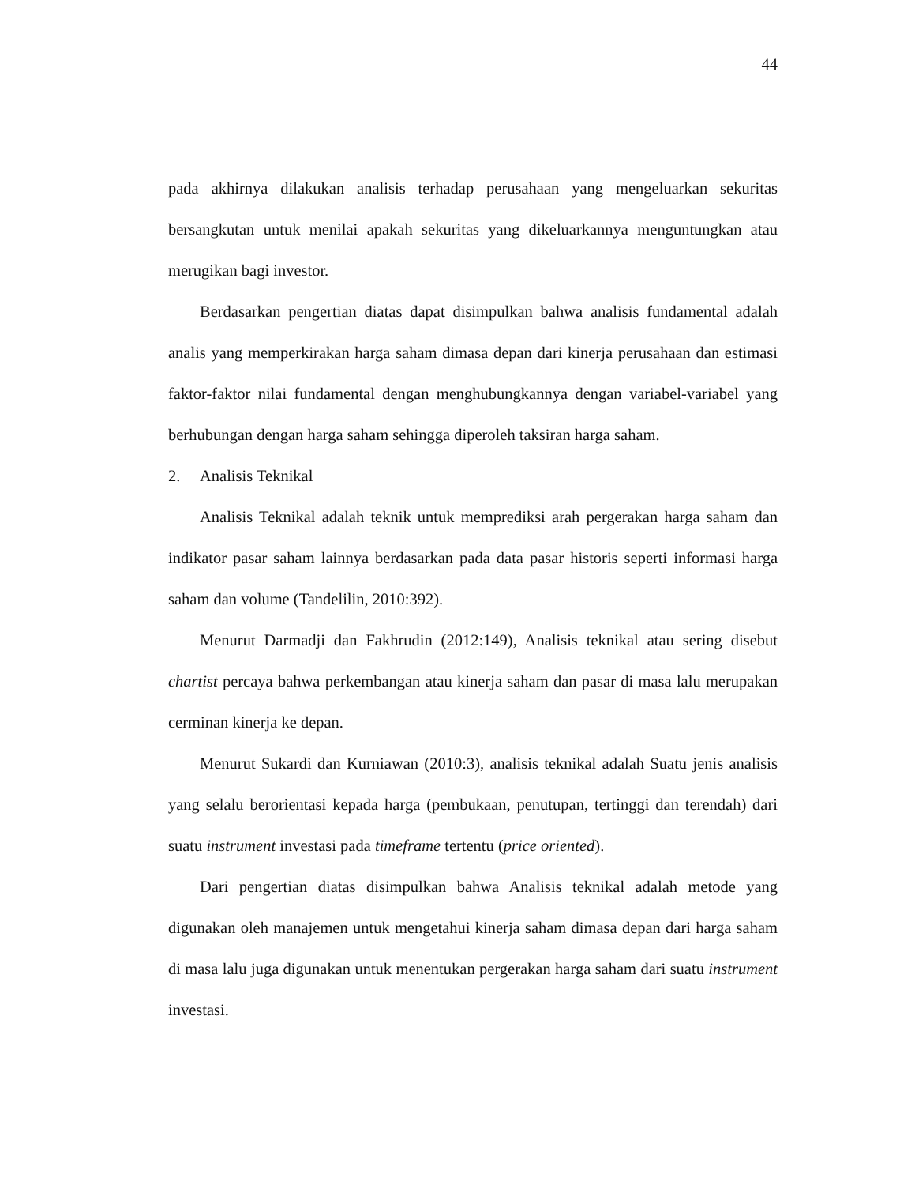44
pada akhirnya dilakukan analisis terhadap perusahaan yang mengeluarkan sekuritas bersangkutan untuk menilai apakah sekuritas yang dikeluarkannya menguntungkan atau merugikan bagi investor.
Berdasarkan pengertian diatas dapat disimpulkan bahwa analisis fundamental adalah analis yang memperkirakan harga saham dimasa depan dari kinerja perusahaan dan estimasi faktor-faktor nilai fundamental dengan menghubungkannya dengan variabel-variabel yang berhubungan dengan harga saham sehingga diperoleh taksiran harga saham.
2. Analisis Teknikal
Analisis Teknikal adalah teknik untuk memprediksi arah pergerakan harga saham dan indikator pasar saham lainnya berdasarkan pada data pasar historis seperti informasi harga saham dan volume (Tandelilin, 2010:392).
Menurut Darmadji dan Fakhrudin (2012:149), Analisis teknikal atau sering disebut chartist percaya bahwa perkembangan atau kinerja saham dan pasar di masa lalu merupakan cerminan kinerja ke depan.
Menurut Sukardi dan Kurniawan (2010:3), analisis teknikal adalah Suatu jenis analisis yang selalu berorientasi kepada harga (pembukaan, penutupan, tertinggi dan terendah) dari suatu instrument investasi pada timeframe tertentu (price oriented).
Dari pengertian diatas disimpulkan bahwa Analisis teknikal adalah metode yang digunakan oleh manajemen untuk mengetahui kinerja saham dimasa depan dari harga saham di masa lalu juga digunakan untuk menentukan pergerakan harga saham dari suatu instrument investasi.